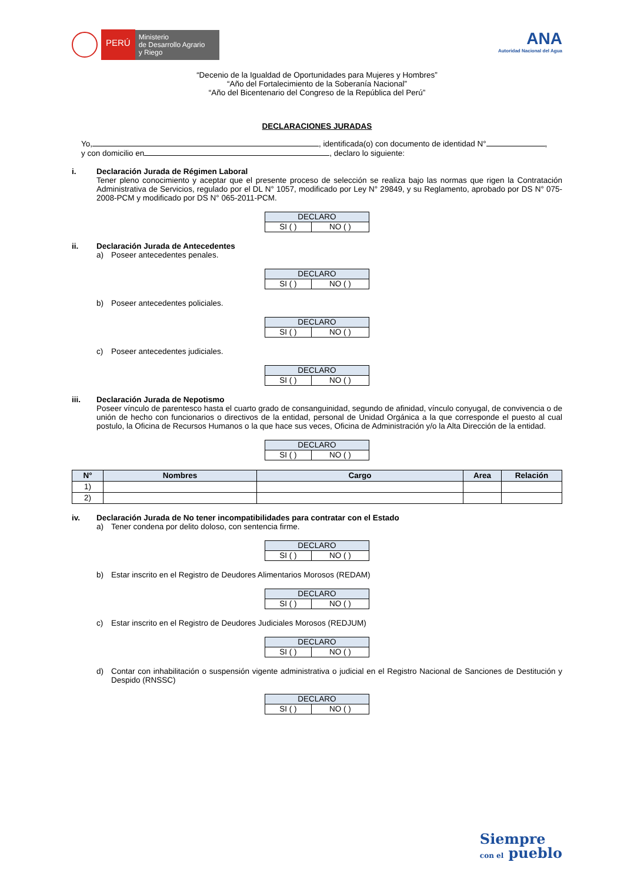PERÚ
Ministerio
de Desarrollo Agrario
y Riego
ANA
Autoridad Nacional del Agua
“Decenio de la Igualdad de Oportunidades para Mujeres y Hombres”
“Año del Fortalecimiento de la Soberanía Nacional”
“Año del Bicentenario del Congreso de la República del Perú”
DECLARACIONES JURADAS
Yo, , identificada(o) con documento de identidad N° ,
y con domicilio en , declaro lo siguiente:
i. Declaración Jurada de Régimen Laboral
Tener pleno conocimiento y aceptar que el presente proceso de selección se realiza bajo las normas que rigen la Contratación Administrativa de Servicios, regulado por el DL N° 1057, modificado por Ley N° 29849, y su Reglamento, aprobado por DS N° 075-2008-PCM y modificado por DS N° 065-2011-PCM.
| DECLARO | |
| --- | --- |
| SI ( ) | NO ( ) |
ii. Declaración Jurada de Antecedentes
a) Poseer antecedentes penales.
| DECLARO | |
| --- | --- |
| SI ( ) | NO ( ) |
b) Poseer antecedentes policiales.
| DECLARO | |
| --- | --- |
| SI ( ) | NO ( ) |
c) Poseer antecedentes judiciales.
| DECLARO | |
| --- | --- |
| SI ( ) | NO ( ) |
iii. Declaración Jurada de Nepotismo
Poseer vínculo de parentesco hasta el cuarto grado de consanguinidad, segundo de afinidad, vínculo conyugal, de convivencia o de unión de hecho con funcionarios o directivos de la entidad, personal de Unidad Orgánica a la que corresponde el puesto al cual postulo, la Oficina de Recursos Humanos o la que hace sus veces, Oficina de Administración y/o la Alta Dirección de la entidad.
| DECLARO | |
| --- | --- |
| SI ( ) | NO ( ) |
| N° | Nombres | Cargo | Area | Relación |
| --- | --- | --- | --- | --- |
| 1) | | | | |
| 2) | | | | |
iv. Declaración Jurada de No tener incompatibilidades para contratar con el Estado
a) Tener condena por delito doloso, con sentencia firme.
| DECLARO | |
| --- | --- |
| SI ( ) | NO ( ) |
b) Estar inscrito en el Registro de Deudores Alimentarios Morosos (REDAM)
| DECLARO | |
| --- | --- |
| SI ( ) | NO ( ) |
c) Estar inscrito en el Registro de Deudores Judiciales Morosos (REDJUM)
| DECLARO | |
| --- | --- |
| SI ( ) | NO ( ) |
d) Contar con inhabilitación o suspensión vigente administrativa o judicial en el Registro Nacional de Sanciones de Destitución y Despido (RNSSC)
| DECLARO | |
| --- | --- |
| SI ( ) | NO ( ) |
Siempre
con el pueblo